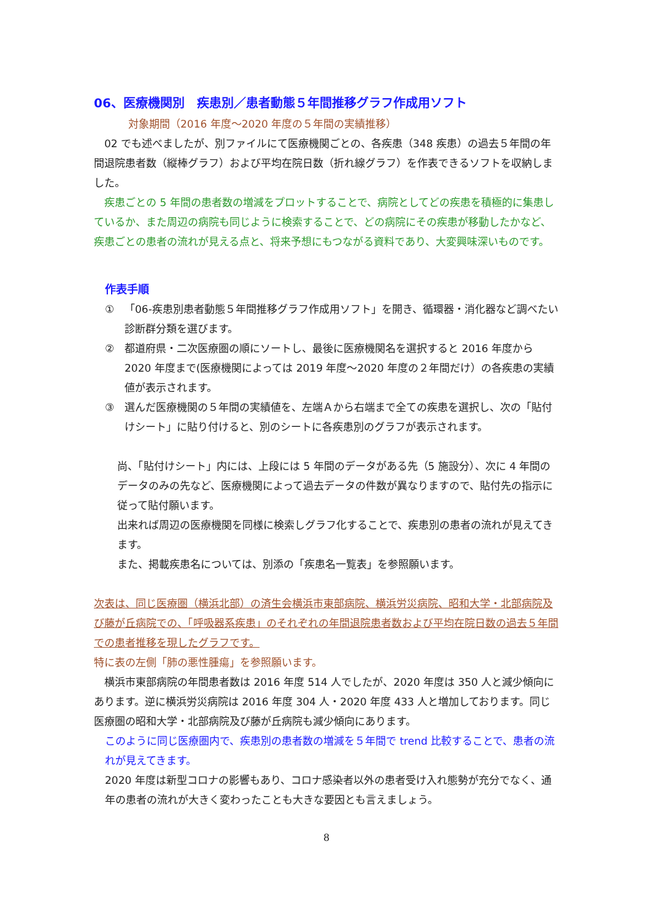06、医療機関別　疾患別／患者動態５年間推移グラフ作成用ソフト
対象期間（2016 年度～2020 年度の５年間の実績推移）
　02 でも述べましたが、別ファイルにて医療機関ごとの、各疾患（348 疾患）の過去５年間の年間退院患者数（縦棒グラフ）および平均在院日数（折れ線グラフ）を作表できるソフトを収納しました。
　疾患ごとの 5 年間の患者数の増減をプロットすることで、病院としてどの疾患を積極的に集患しているか、また周辺の病院も同じように検索することで、どの病院にその疾患が移動したかなど、疾患ごとの患者の流れが見える点と、将来予想にもつながる資料であり、大変興味深いものです。
作表手順
① 「06-疾患別患者動態５年間推移グラフ作成用ソフト」を開き、循環器・消化器など調べたい診断群分類を選びます。
② 都道府県・二次医療圏の順にソートし、最後に医療機関名を選択すると 2016 年度から 2020 年度まで(医療機関によっては 2019 年度～2020 年度の２年間だけ）の各疾患の実績値が表示されます。
③ 選んだ医療機関の５年間の実績値を、左端Ａから右端まで全ての疾患を選択し、次の「貼付けシート」に貼り付けると、別のシートに各疾患別のグラフが表示されます。
尚、「貼付けシート」内には、上段には 5 年間のデータがある先（5 施設分）、次に 4 年間のデータのみの先など、医療機関によって過去データの件数が異なりますので、貼付先の指示に従って貼付願います。
出来れば周辺の医療機関を同様に検索しグラフ化することで、疾患別の患者の流れが見えてきます。
また、掲載疾患名については、別添の「疾患名一覧表」を参照願います。
次表は、同じ医療圏（横浜北部）の済生会横浜市東部病院、横浜労災病院、昭和大学・北部病院及び藤が丘病院での、「呼吸器系疾患」のそれぞれの年間退院患者数および平均在院日数の過去５年間での患者推移を現したグラフです。
特に表の左側「肺の悪性腫瘍」を参照願います。
　横浜市東部病院の年間患者数は 2016 年度 514 人でしたが、2020 年度は 350 人と減少傾向にあります。逆に横浜労災病院は 2016 年度 304 人・2020 年度 433 人と増加しております。同じ医療圏の昭和大学・北部病院及び藤が丘病院も減少傾向にあります。
このように同じ医療圏内で、疾患別の患者数の増減を５年間で trend 比較することで、患者の流れが見えてきます。
2020 年度は新型コロナの影響もあり、コロナ感染者以外の患者受け入れ態勢が充分でなく、通年の患者の流れが大きく変わったことも大きな要因とも言えましょう。
8